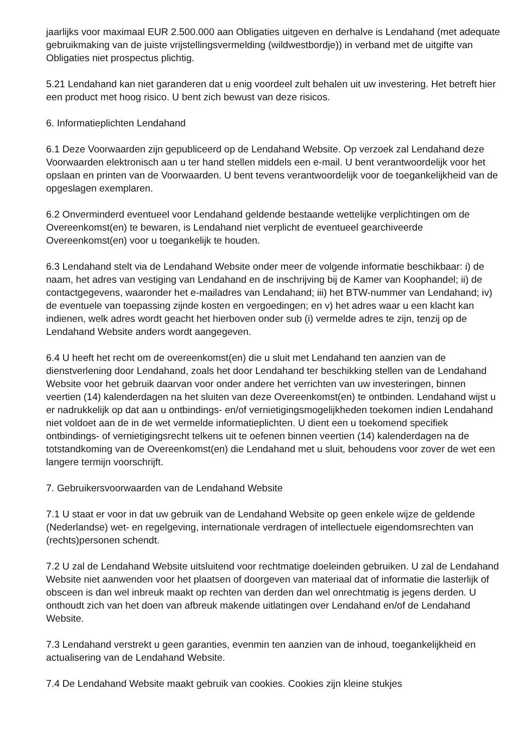jaarlijks voor maximaal EUR 2.500.000 aan Obligaties uitgeven en derhalve is Lendahand (met adequate gebruikmaking van de juiste vrijstellingsvermelding (wildwestbordje)) in verband met de uitgifte van Obligaties niet prospectus plichtig.
5.21 Lendahand kan niet garanderen dat u enig voordeel zult behalen uit uw investering. Het betreft hier een product met hoog risico. U bent zich bewust van deze risicos.
6. Informatieplichten Lendahand
6.1 Deze Voorwaarden zijn gepubliceerd op de Lendahand Website. Op verzoek zal Lendahand deze Voorwaarden elektronisch aan u ter hand stellen middels een e-mail. U bent verantwoordelijk voor het opslaan en printen van de Voorwaarden. U bent tevens verantwoordelijk voor de toegankelijkheid van de opgeslagen exemplaren.
6.2 Onverminderd eventueel voor Lendahand geldende bestaande wettelijke verplichtingen om de Overeenkomst(en) te bewaren, is Lendahand niet verplicht de eventueel gearchiveerde Overeenkomst(en) voor u toegankelijk te houden.
6.3 Lendahand stelt via de Lendahand Website onder meer de volgende informatie beschikbaar: i) de naam, het adres van vestiging van Lendahand en de inschrijving bij de Kamer van Koophandel; ii) de contactgegevens, waaronder het e-mailadres van Lendahand; iii) het BTW-nummer van Lendahand; iv) de eventuele van toepassing zijnde kosten en vergoedingen; en v) het adres waar u een klacht kan indienen, welk adres wordt geacht het hierboven onder sub (i) vermelde adres te zijn, tenzij op de Lendahand Website anders wordt aangegeven.
6.4 U heeft het recht om de overeenkomst(en) die u sluit met Lendahand ten aanzien van de dienstverlening door Lendahand, zoals het door Lendahand ter beschikking stellen van de Lendahand Website voor het gebruik daarvan voor onder andere het verrichten van uw investeringen, binnen veertien (14) kalenderdagen na het sluiten van deze Overeenkomst(en) te ontbinden. Lendahand wijst u er nadrukkelijk op dat aan u ontbindings- en/of vernietigingsmogelijkheden toekomen indien Lendahand niet voldoet aan de in de wet vermelde informatieplichten. U dient een u toekomend specifiek ontbindings- of vernietigingsrecht telkens uit te oefenen binnen veertien (14) kalenderdagen na de totstandkoming van de Overeenkomst(en) die Lendahand met u sluit, behoudens voor zover de wet een langere termijn voorschrijft.
7. Gebruikersvoorwaarden van de Lendahand Website
7.1 U staat er voor in dat uw gebruik van de Lendahand Website op geen enkele wijze de geldende (Nederlandse) wet- en regelgeving, internationale verdragen of intellectuele eigendomsrechten van (rechts)personen schendt.
7.2 U zal de Lendahand Website uitsluitend voor rechtmatige doeleinden gebruiken. U zal de Lendahand Website niet aanwenden voor het plaatsen of doorgeven van materiaal dat of informatie die lasterlijk of obsceen is dan wel inbreuk maakt op rechten van derden dan wel onrechtmatig is jegens derden. U onthoudt zich van het doen van afbreuk makende uitlatingen over Lendahand en/of de Lendahand Website.
7.3 Lendahand verstrekt u geen garanties, evenmin ten aanzien van de inhoud, toegankelijkheid en actualisering van de Lendahand Website.
7.4 De Lendahand Website maakt gebruik van cookies. Cookies zijn kleine stukjes